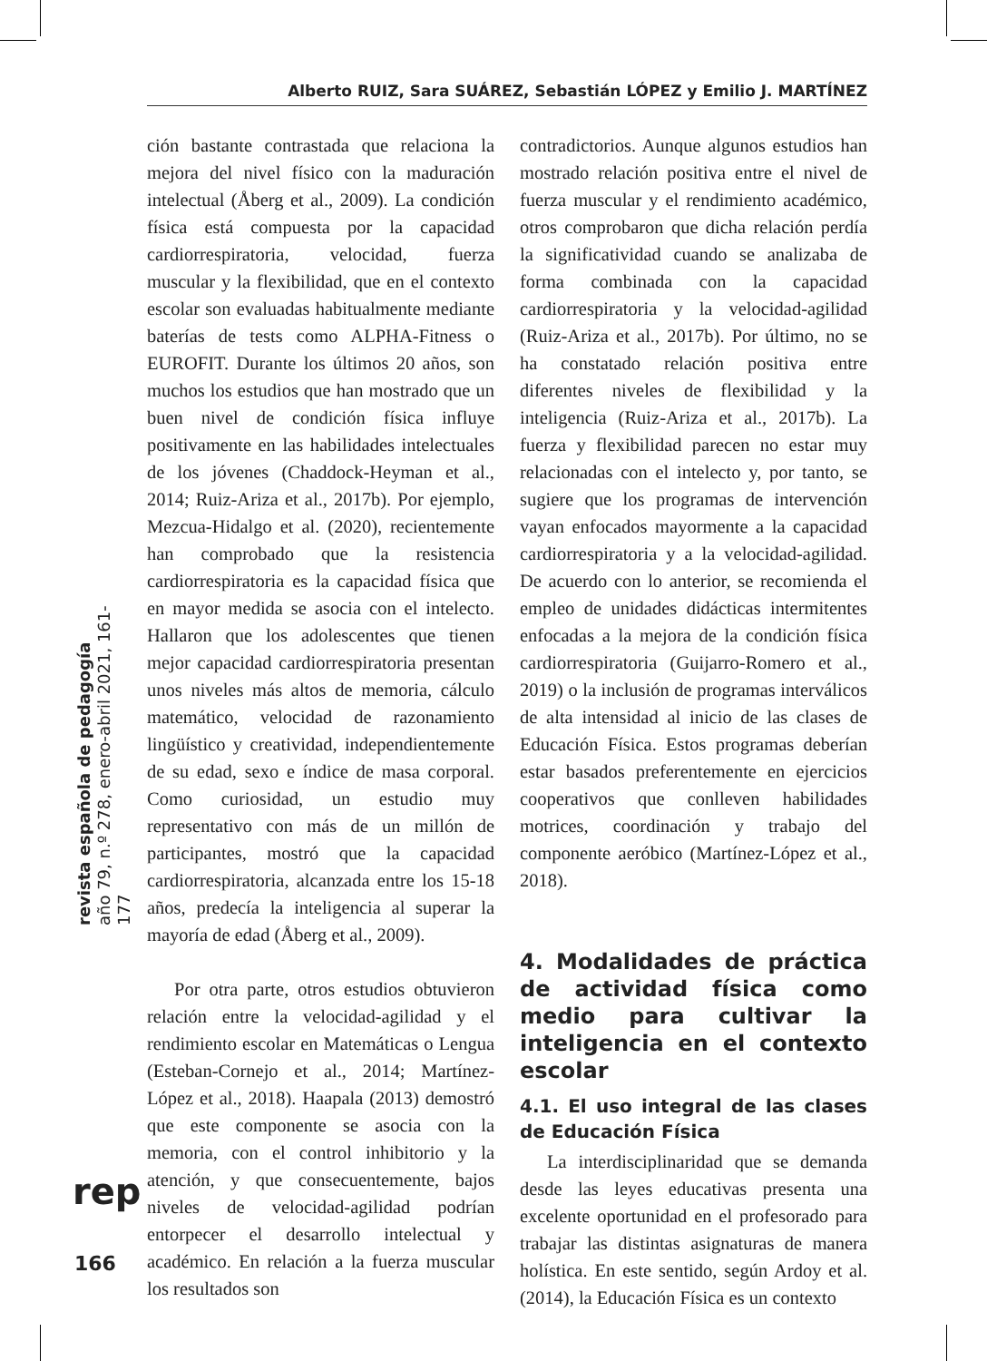Alberto RUIZ, Sara SUÁREZ, Sebastián LÓPEZ y Emilio J. MARTÍNEZ
ción bastante contrastada que relaciona la mejora del nivel físico con la maduración intelectual (Åberg et al., 2009). La condición física está compuesta por la capacidad cardiorrespiratoria, velocidad, fuerza muscular y la flexibilidad, que en el contexto escolar son evaluadas habitualmente mediante baterías de tests como ALPHA-Fitness o EUROFIT. Durante los últimos 20 años, son muchos los estudios que han mostrado que un buen nivel de condición física influye positivamente en las habilidades intelectuales de los jóvenes (Chaddock-Heyman et al., 2014; Ruiz-Ariza et al., 2017b). Por ejemplo, Mezcua-Hidalgo et al. (2020), recientemente han comprobado que la resistencia cardiorrespiratoria es la capacidad física que en mayor medida se asocia con el intelecto. Hallaron que los adolescentes que tienen mejor capacidad cardiorrespiratoria presentan unos niveles más altos de memoria, cálculo matemático, velocidad de razonamiento lingüístico y creatividad, independientemente de su edad, sexo e índice de masa corporal. Como curiosidad, un estudio muy representativo con más de un millón de participantes, mostró que la capacidad cardiorrespiratoria, alcanzada entre los 15-18 años, predecía la inteligencia al superar la mayoría de edad (Åberg et al., 2009).
Por otra parte, otros estudios obtuvieron relación entre la velocidad-agilidad y el rendimiento escolar en Matemáticas o Lengua (Esteban-Cornejo et al., 2014; Martínez-López et al., 2018). Haapala (2013) demostró que este componente se asocia con la memoria, con el control inhibitorio y la atención, y que consecuentemente, bajos niveles de velocidad-agilidad podrían entorpecer el desarrollo intelectual y académico. En relación a la fuerza muscular los resultados son
contradictorios. Aunque algunos estudios han mostrado relación positiva entre el nivel de fuerza muscular y el rendimiento académico, otros comprobaron que dicha relación perdía la significatividad cuando se analizaba de forma combinada con la capacidad cardiorrespiratoria y la velocidad-agilidad (Ruiz-Ariza et al., 2017b). Por último, no se ha constatado relación positiva entre diferentes niveles de flexibilidad y la inteligencia (Ruiz-Ariza et al., 2017b). La fuerza y flexibilidad parecen no estar muy relacionadas con el intelecto y, por tanto, se sugiere que los programas de intervención vayan enfocados mayormente a la capacidad cardiorrespiratoria y a la velocidad-agilidad. De acuerdo con lo anterior, se recomienda el empleo de unidades didácticas intermitentes enfocadas a la mejora de la condición física cardiorrespiratoria (Guijarro-Romero et al., 2019) o la inclusión de programas interválicos de alta intensidad al inicio de las clases de Educación Física. Estos programas deberían estar basados preferentemente en ejercicios cooperativos que conlleven habilidades motrices, coordinación y trabajo del componente aeróbico (Martínez-López et al., 2018).
4. Modalidades de práctica de actividad física como medio para cultivar la inteligencia en el contexto escolar
4.1. El uso integral de las clases de Educación Física
La interdisciplinaridad que se demanda desde las leyes educativas presenta una excelente oportunidad en el profesorado para trabajar las distintas asignaturas de manera holística. En este sentido, según Ardoy et al. (2014), la Educación Física es un contexto
revista española de pedagogía
año 79, n.º 278, enero-abril 2021, 161-177
rep
166